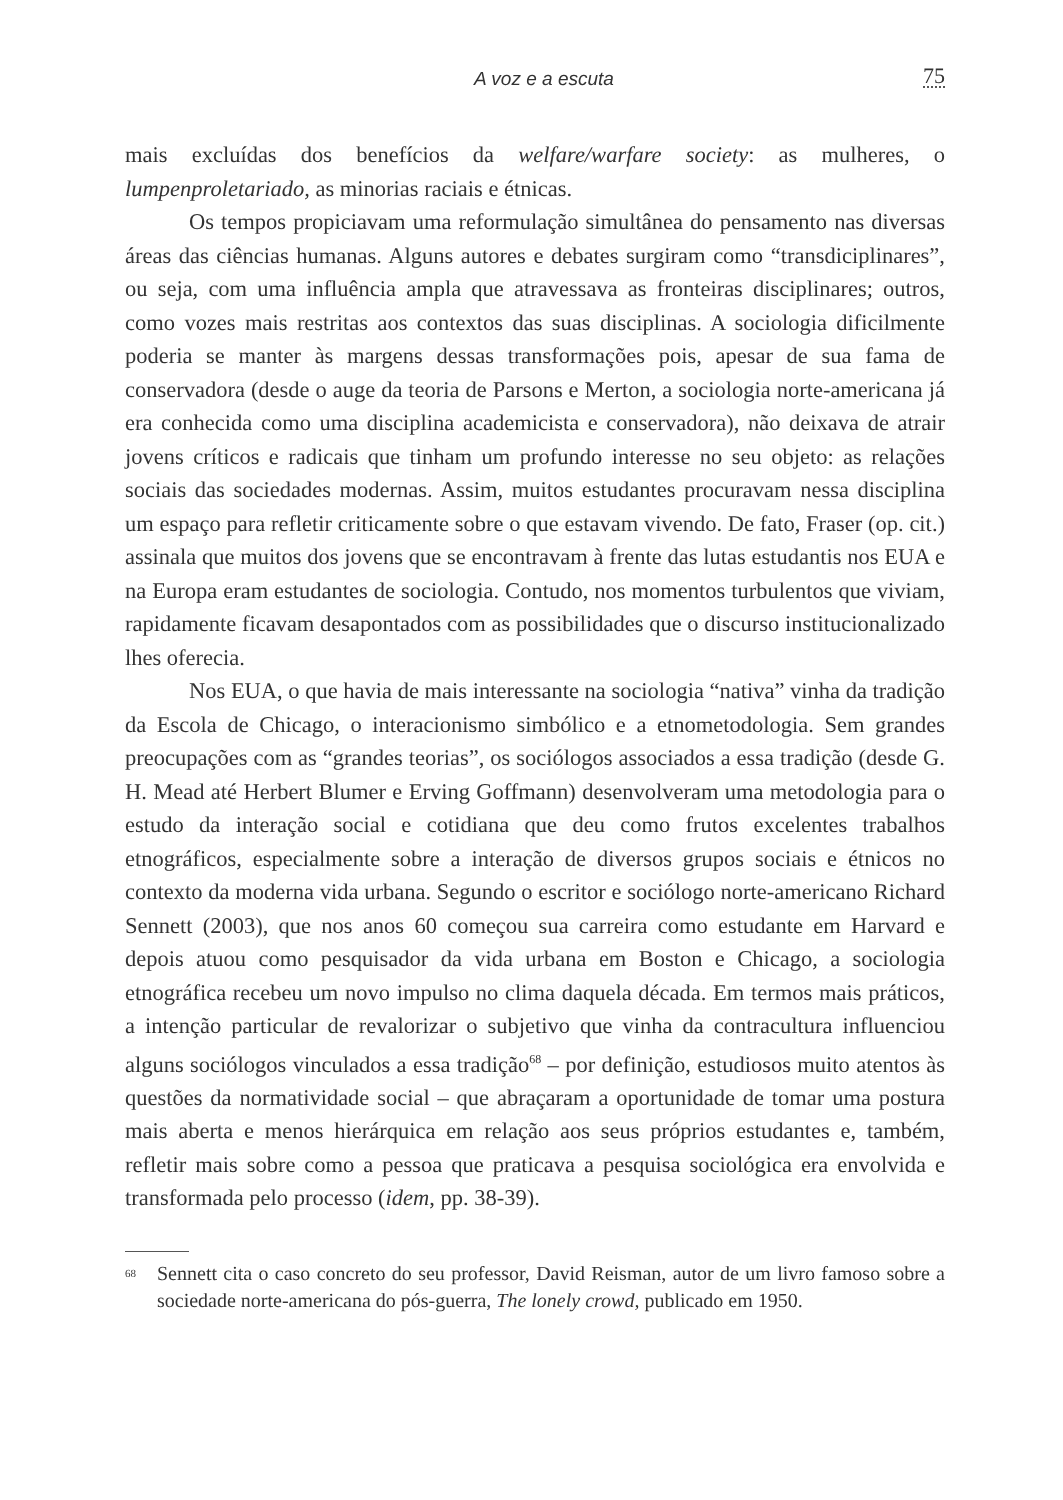A voz e a escuta
75
mais excluídas dos benefícios da welfare/warfare society: as mulheres, o lumpenproletariado, as minorias raciais e étnicas.
Os tempos propiciavam uma reformulação simultânea do pensamento nas diversas áreas das ciências humanas. Alguns autores e debates surgiram como “transdiciplinares”, ou seja, com uma influência ampla que atravessava as fronteiras disciplinares; outros, como vozes mais restritas aos contextos das suas disciplinas. A sociologia dificilmente poderia se manter às margens dessas transformações pois, apesar de sua fama de conservadora (desde o auge da teoria de Parsons e Merton, a sociologia norte-americana já era conhecida como uma disciplina academicista e conservadora), não deixava de atrair jovens críticos e radicais que tinham um profundo interesse no seu objeto: as relações sociais das sociedades modernas. Assim, muitos estudantes procuravam nessa disciplina um espaço para refletir criticamente sobre o que estavam vivendo. De fato, Fraser (op. cit.) assinala que muitos dos jovens que se encontravam à frente das lutas estudantis nos EUA e na Europa eram estudantes de sociologia. Contudo, nos momentos turbulentos que viviam, rapidamente ficavam desapontados com as possibilidades que o discurso institucionalizado lhes oferecia.
Nos EUA, o que havia de mais interessante na sociologia “nativa” vinha da tradição da Escola de Chicago, o interacionismo simbólico e a etnometodologia. Sem grandes preocupações com as “grandes teorias”, os sociólogos associados a essa tradição (desde G. H. Mead até Herbert Blumer e Erving Goffmann) desenvolveram uma metodologia para o estudo da interação social e cotidiana que deu como frutos excelentes trabalhos etnográficos, especialmente sobre a interação de diversos grupos sociais e étnicos no contexto da moderna vida urbana. Segundo o escritor e sociólogo norte-americano Richard Sennett (2003), que nos anos 60 começou sua carreira como estudante em Harvard e depois atuou como pesquisador da vida urbana em Boston e Chicago, a sociologia etnográfica recebeu um novo impulso no clima daquela década. Em termos mais práticos, a intenção particular de revalorizar o subjetivo que vinha da contracultura influenciou alguns sociólogos vinculados a essa tradição<sup>68</sup> – por definição, estudiosos muito atentos às questões da normatividade social – que abraçaram a oportunidade de tomar uma postura mais aberta e menos hierárquica em relação aos seus próprios estudantes e, também, refletir mais sobre como a pessoa que praticava a pesquisa sociológica era envolvida e transformada pelo processo (idem, pp. 38-39).
<sup>68</sup>
Sennett cita o caso concreto do seu professor, David Reisman, autor de um livro famoso sobre a sociedade norte-americana do pós-guerra, The lonely crowd, publicado em 1950.